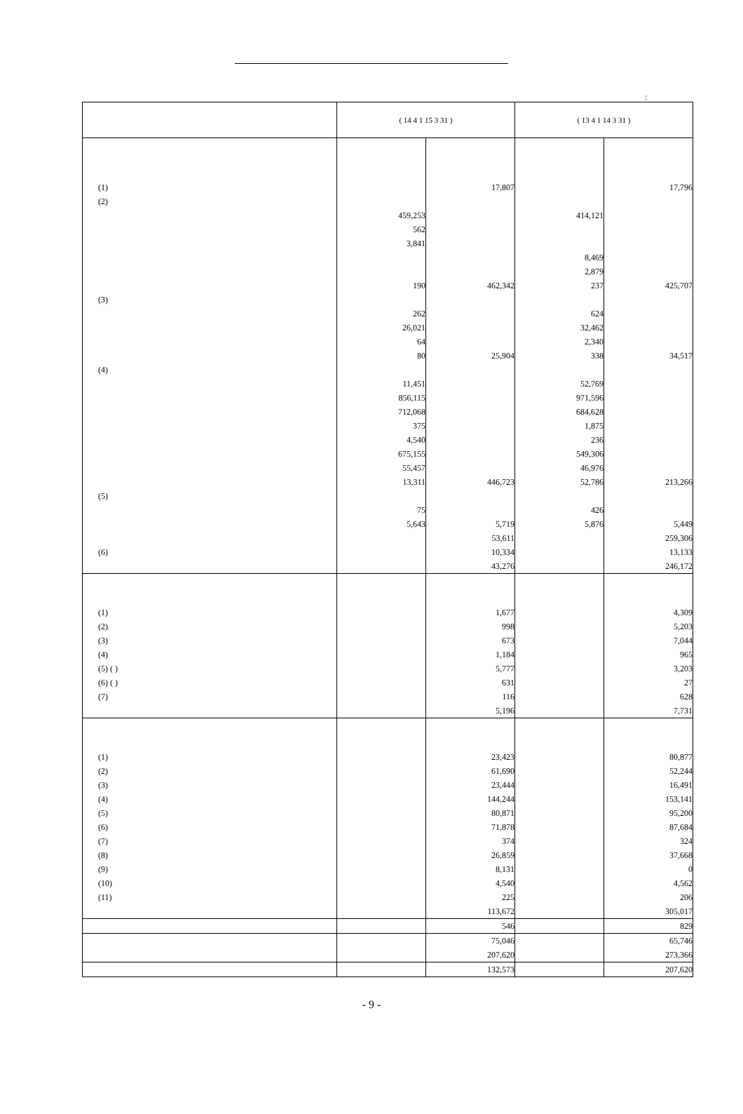:
| | ( 14 4 1 15 3 31 ) | | ( 13 4 1 14 3 31 ) | |
| --- | --- | --- | --- | --- |
| (1) | | 17,807 | | 17,796 |
| (2) | | | | |
| | 459,253 | | 414,121 | |
| | 562 | | | |
| | 3,841 | | | |
| | | | 8,469 | |
| | | | 2,879 | |
| | 190 | 462,342 | 237 | 425,707 |
| (3) | | | | |
| | 262 | | 624 | |
| | 26,021 | | 32,462 | |
| | 64 | | 2,340 | |
| | 80 | 25,904 | 338 | 34,517 |
| (4) | | | | |
| | 11,451 | | 52,769 | |
| | 856,115 | | 971,596 | |
| | 712,068 | | 684,628 | |
| | 375 | | 1,875 | |
| | 4,540 | | 236 | |
| | 675,155 | | 549,306 | |
| | 55,457 | | 46,976 | |
| | 13,311 | 446,723 | 52,786 | 213,266 |
| (5) | | | | |
| | 75 | | 426 | |
| | 5,643 | 5,719 | 5,876 | 5,449 |
| | | 53,611 | | 259,306 |
| (6) | | 10,334 | | 13,133 |
| | | 43,276 | | 246,172 |
| (1) | | 1,677 | | 4,309 |
| (2) | | 998 | | 5,203 |
| (3) | | 673 | | 7,044 |
| (4) | | 1,184 | | 965 |
| (5) ( ) | | 5,777 | | 3,203 |
| (6) ( ) | | 631 | | 27 |
| (7) | | 116 | | 628 |
| | | 5,196 | | 7,731 |
| (1) | | 23,423 | | 80,877 |
| (2) | | 61,690 | | 52,244 |
| (3) | | 23,444 | | 16,491 |
| (4) | | 144,244 | | 153,141 |
| (5) | | 80,871 | | 95,200 |
| (6) | | 71,878 | | 87,684 |
| (7) | | 374 | | 324 |
| (8) | | 26,859 | | 37,668 |
| (9) | | 8,131 | | 0 |
| (10) | | 4,540 | | 4,562 |
| (11) | | 225 | | 206 |
| | | 113,672 | | 305,017 |
| | | 546 | | 829 |
| | | 75,046 | | 65,746 |
| | | 207,620 | | 273,366 |
| | | 132,573 | | 207,620 |
- 9 -